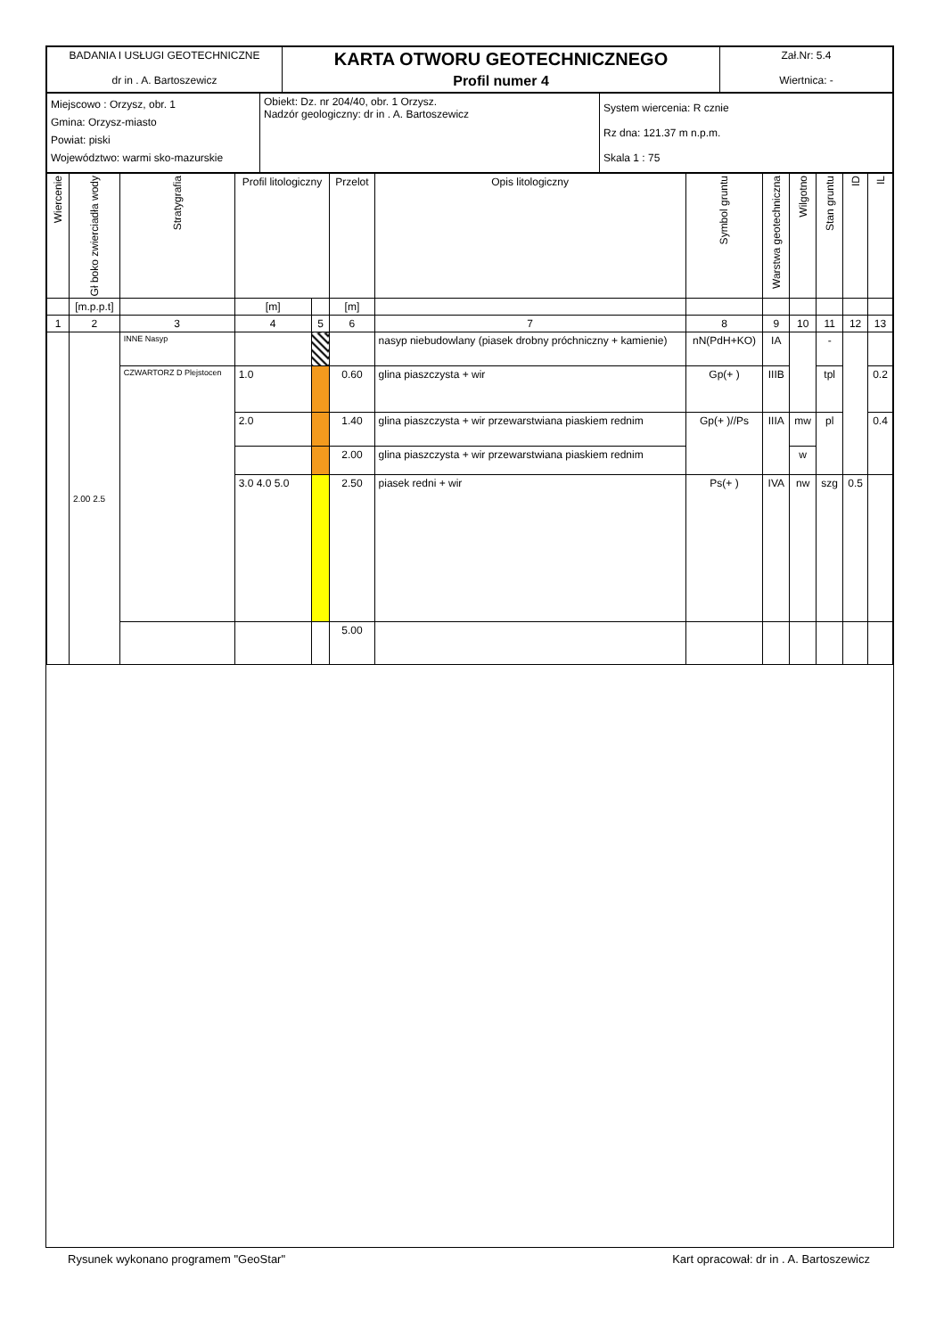| BADANIA I USŁUGI GEOTECHNICZNE dr in . A. Bartoszewicz | KARTA OTWORU GEOTECHNICZNEGO Profil numer 4 | Zał.Nr: 5.4 Wiertnica: - |
| Miejscowo : Orzysz, obr. 1 Gmina: Orzysz-miasto Powiat: piski Województwo: warmi sko-mazurskie | Obiekt: Dz. nr 204/40, obr. 1 Orzysz. Nadzór geologiczny: dr in . A. Bartoszewicz | System wiercenia: R cznie Rz dna: 121.37 m n.p.m. Skala 1 : 75 |
| Wiercenie | Gł boko zwierciadła wody | Stratygrafia | Profil litologiczny | | Przelot | Opis litologiczny | Symbol gruntu | Warstwa geotechniczna | Wilgotno | Stan gruntu | ID | IL |
| --- | --- | --- | --- | --- | --- | --- | --- | --- | --- | --- | --- | --- |
| | [m.p.p.t] | | [m] | | [m] | | | | | | | |
| 1 | 2 | 3 | 4 | 5 | 6 | 7 | 8 | 9 | 10 | 11 | 12 | 13 |
| | 2.00 2.5 | INNE Nasyp | | | | nasyp niebudowlany (piasek drobny próchniczny + kamienie) | nN(PdH+KO) | IA | | - | | |
| | | CZWARTORZ D Plejstocen | 1.0 | | 0.60 | glina piaszczysta + wir | Gp(+ ) | IIIB | | tpl | | 0.2 |
| | | | 2.0 | | 1.40 | glina piaszczysta + wir przewarstwiana piaskiem rednim | Gp(+ )//Ps | IIIA | mw | pl | | 0.4 |
| | | | | | 2.00 | glina piaszczysta + wir przewarstwiana piaskiem rednim | | | w | | | |
| | | | 3.0 4.0 5.0 | | 2.50 | piasek redni + wir | Ps(+ ) | IVA | nw | szg | 0.5 | |
| | | | | | 5.00 | | | | | | | |
Rysunek wykonano programem "GeoStar" Kart opracował: dr in . A. Bartoszewicz